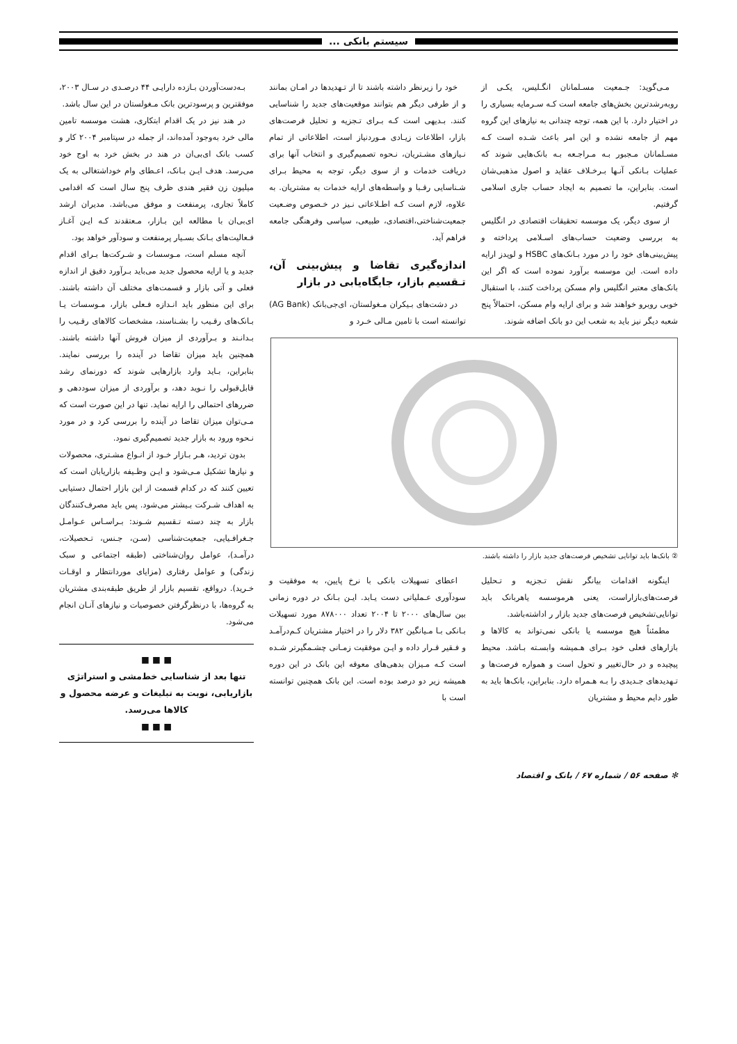سیستم بانکی ...
مـی‌گوید: جـمعیت مسـلمانان انگـلیس، یکـی از روبه‌رشدترین بخش‌های جامعه است کـه سـرمایه بسیاری را در اختیار دارد. با این همه، توجه چندانی به نیازهای این گروه مهم از جامعه نشده و این امر باعث شـده است کـه مسـلمانان مـجبور بـه مـراجـعه بـه بانک‌هایی شوند که عملیات بـانکی آنـها بـرخـلاف عقاید و اصول مذهبی‌شان است. بنابراین، ما تصمیم به ایجاد حساب جاری اسلامی گرفتیم.
از سوی دیگر، یک موسسه تحقیقات اقتصادی در انگلیس به بررسی وضعیت حساب‌های اسـلامی پرداخته و پیش‌بینی‌های خود را در مورد بـانک‌های HSBC و لویدز ارایه داده است. این موسسه برآورد نموده است که اگر این بانک‌های معتبر انگلیس وام مسکن پرداخت کنند، با استقبال خوبی روبرو خواهند شد و برای ارایه وام مسکن، احتمالاً پنج شعبه دیگر نیز باید به شعب این دو بانک اضافه شوند.
خود را زیرنظر داشته باشند تا از تـهدیدها در امـان بمانند و از طرفی دیگر هم بتوانند موقعیت‌های جدید را شناسایی کنند. بـدیهی است کـه بـرای تـجزیه و تحلیل فرصت‌های بازار، اطلاعات زیـادی مـوردنیاز است، اطلاعاتی از تمام نـیازهای مشـتریان، نـحوه تصمیم‌گیری و انتخاب آنها برای دریافت خدمات و از سوی دیگر، توجه به محیط بـرای شـناسایی رقـبا و واسطه‌های ارایه خدمات به مشتریان. به علاوه، لازم است کـه اطـلاعاتی نـیز در خـصوص وضـعیت جمعیت‌شناختی،اقتصادی، طبیعی، سیاسی وفرهنگی جامعه فراهم آید.
اندازه‌گیری تقاضا و پیش‌بینی آن، تـقسیم بازار، جایگاه‌یابی در بازار
در دشت‌های بـیکران مـغولستان، ای‌جی‌بانک (AG Bank) توانسته است با تامین مـالی خـرد و
② بانک‌ها باید توانایی تشخیص فرصت‌های جدید بازار را داشته باشند.
اینگونه اقدامات بیانگر نقش تـجزیه و تـحلیل فرصت‌های‌بازاراست، یعنی هرموسسه یاهربانک باید توانایی‌تشخیص فرصت‌های جدید بازار ر اداشته‌باشد.
مطمئناً هیچ موسسه یا بانکی نمی‌تواند به کالاها و بازارهای فعلی خود بـرای هـمیشه وابسـته بـاشد. محیط پیچیده و در حال‌تغییر و تحول است و همواره فرصت‌ها و تـهدیدهای جـدیدی را بـه هـمراه دارد. بنابراین، بانک‌ها باید به طور دایم محیط و مشتریان
اعطای تسهیلات بانکی با نرخ پایین، به موفقیت و سودآوری عـملیاتی دست یـابد. ایـن بـانک در دوره زمانی بین سال‌های ۲۰۰۰ تا ۲۰۰۴ تعداد ۸۷۸۰۰۰ مورد تسهیلات بـانکی بـا مـیانگین ۳۸۲ دلار را در اختیار مشتریان کـم‌درآمـد و فـقیر قـرار داده و ایـن موفقیت زمـانی چشـمگیرتر شـده است کـه مـیزان بدهی‌های معوقه این بانک در این دوره همیشه زیر دو درصد بوده است. این بانک همچنین توانسته است با
بـه‌دست‌آوردن بـازده دارایـی ۴۴ درصـدی در سـال ۲۰۰۳، موفقترین و پرسودترین بانک مـغولستان در این سال باشد.
در هند نیز در یک اقدام ابتکاری، هشت موسسه تامین مالی خرد به‌وجود آمده‌اند، از جمله در سپتامبر ۲۰۰۴ کار و کسب بانک ای‌بی‌ان در هند در بخش خرد به اوج خود می‌رسد. هدف ایـن بـانک، اعـطای وام خوداشتغالی به یک میلیون زن فقیر هندی ظرف پنج سال است که اقدامی کاملاً تجاری، پرمنفعت و موفق می‌باشد. مدیران ارشد ای‌بی‌ان با مطالعه این بـازار، مـعتقدند کـه ایـن آغـاز فـعالیت‌های بـانک بسـیار پرمنفعت و سودآور خواهد بود.
آنچه مسلم است، مـوسسات و شـرکت‌ها بـرای اقدام جدید و یا ارایه محصول جدید می‌باید بـرآورد دقیق از اندازه فعلی و آتی بازار و قسمت‌های مختلف آن داشته باشند. برای این منظور باید انـدازه فـعلی بازار، مـوسسات یـا بـانک‌های رقـیب را بشـناسند، مشخصات کالاهای رقـیب را بـدانـند و بـرآوردی از میزان فروش آنها داشته باشند. همچنین باید میزان تقاضا در آینده را بررسی نمایند. بنابراین، بـاید وارد بازارهایی شوند که دورنمای رشد قابل‌قبولی را نـوید دهد، و برآوردی از میزان سوددهی و ضررهای احتمالی را ارایه نماید. تنها در این صورت است که مـی‌توان میزان تقاضا در آینده را بررسی کرد و در مورد نـحوه ورود به بازار جدید تصمیم‌گیری نمود.
بدون تردید، هـر بـازار خـود از انـواع مشـتری، محصولات و نیازها تشکیل مـی‌شود و ایـن وظـیفه بازاریابان است که تعیین کنند که در کدام قسمت از این بازار احتمال دستیابی به اهداف شـرکت بـیشتر می‌شود. پس باید مصرف‌کنندگان بازار به چند دسته تـقسیم شـوند: بـراسـاس عـوامـل جـغرافـیایی، جمعیت‌شناسی (سـن، جـنس، تـحصیلات، درآمـد)، عوامل روان‌شناختی (طبقه اجتماعی و سبک زندگی) و عوامل رفتاری (مزایای موردانتظار و اوقـات خـرید). درواقع، تقسیم بازار از طریق طبقه‌بندی مشتریان به گروه‌ها، با درنظرگرفتن خصوصیات و نیازهای آنـان انجام می‌شود.
■ ■ ■
تنها بعد از شناسایی خط‌مشی و استراتژی بازاریابی، نوبت به تبلیغات و عرضه محصول و کالاها می‌رسد.
■ ■ ■
✻ صفحه ۵۶ / شماره ۶۷ / بانک و اقتصاد